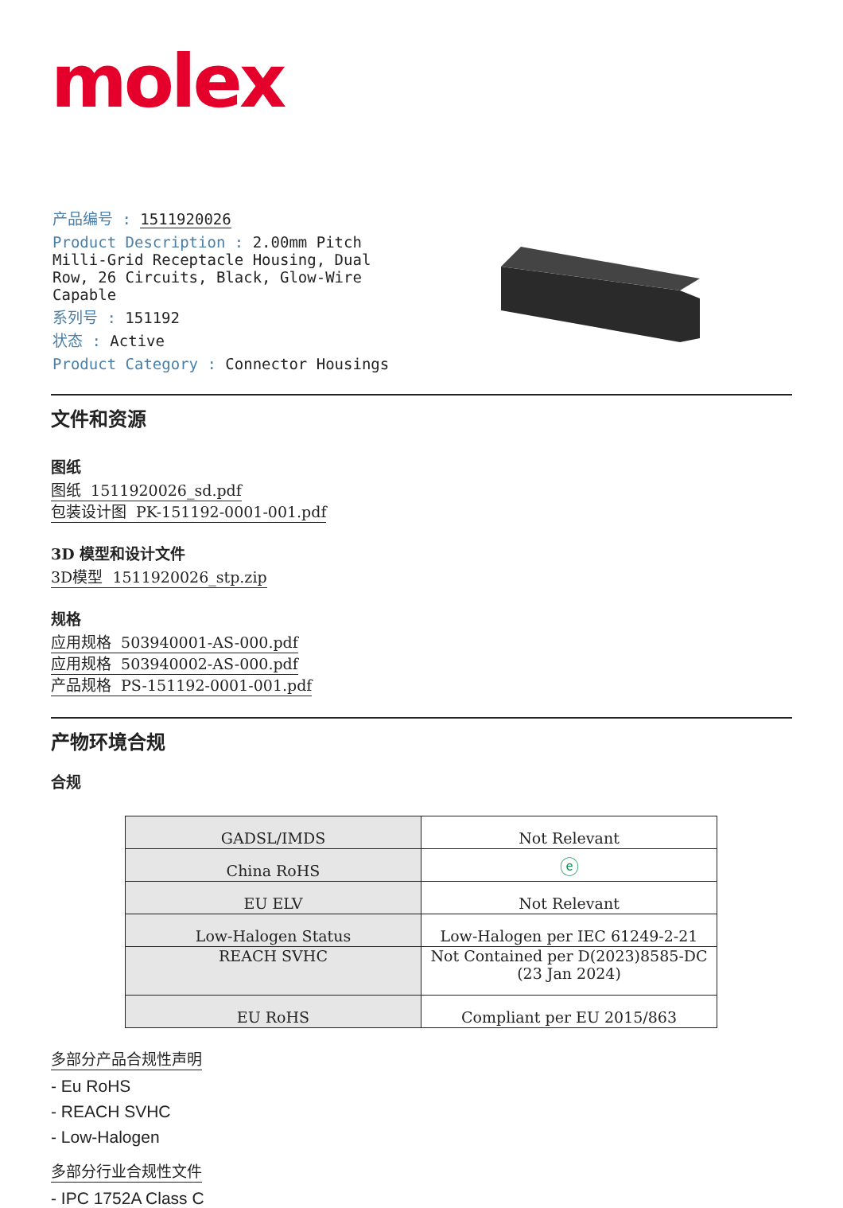molex
产品编号 : 1511920026
Product Description : 2.00mm Pitch Milli-Grid Receptacle Housing, Dual Row, 26 Circuits, Black, Glow-Wire Capable
系列号 : 151192
状态 : Active
Product Category : Connector Housings
文件和资源
图纸
图纸 1511920026_sd.pdf
包装设计图 PK-151192-0001-001.pdf
3D 模型和设计文件
3D模型 1511920026_stp.zip
规格
应用规格 503940001-AS-000.pdf
应用规格 503940002-AS-000.pdf
产品规格 PS-151192-0001-001.pdf
产物环境合规
合规
| GADSL/IMDS | Not Relevant |
| China RoHS | ⓔ |
| EU ELV | Not Relevant |
| Low-Halogen Status | Low-Halogen per IEC 61249-2-21 |
| REACH SVHC | Not Contained per D(2023)8585-DC (23 Jan 2024) |
| EU RoHS | Compliant per EU 2015/863 |
多部分产品合规性声明
- Eu RoHS
- REACH SVHC
- Low-Halogen
多部分行业合规性文件
- IPC 1752A Class C